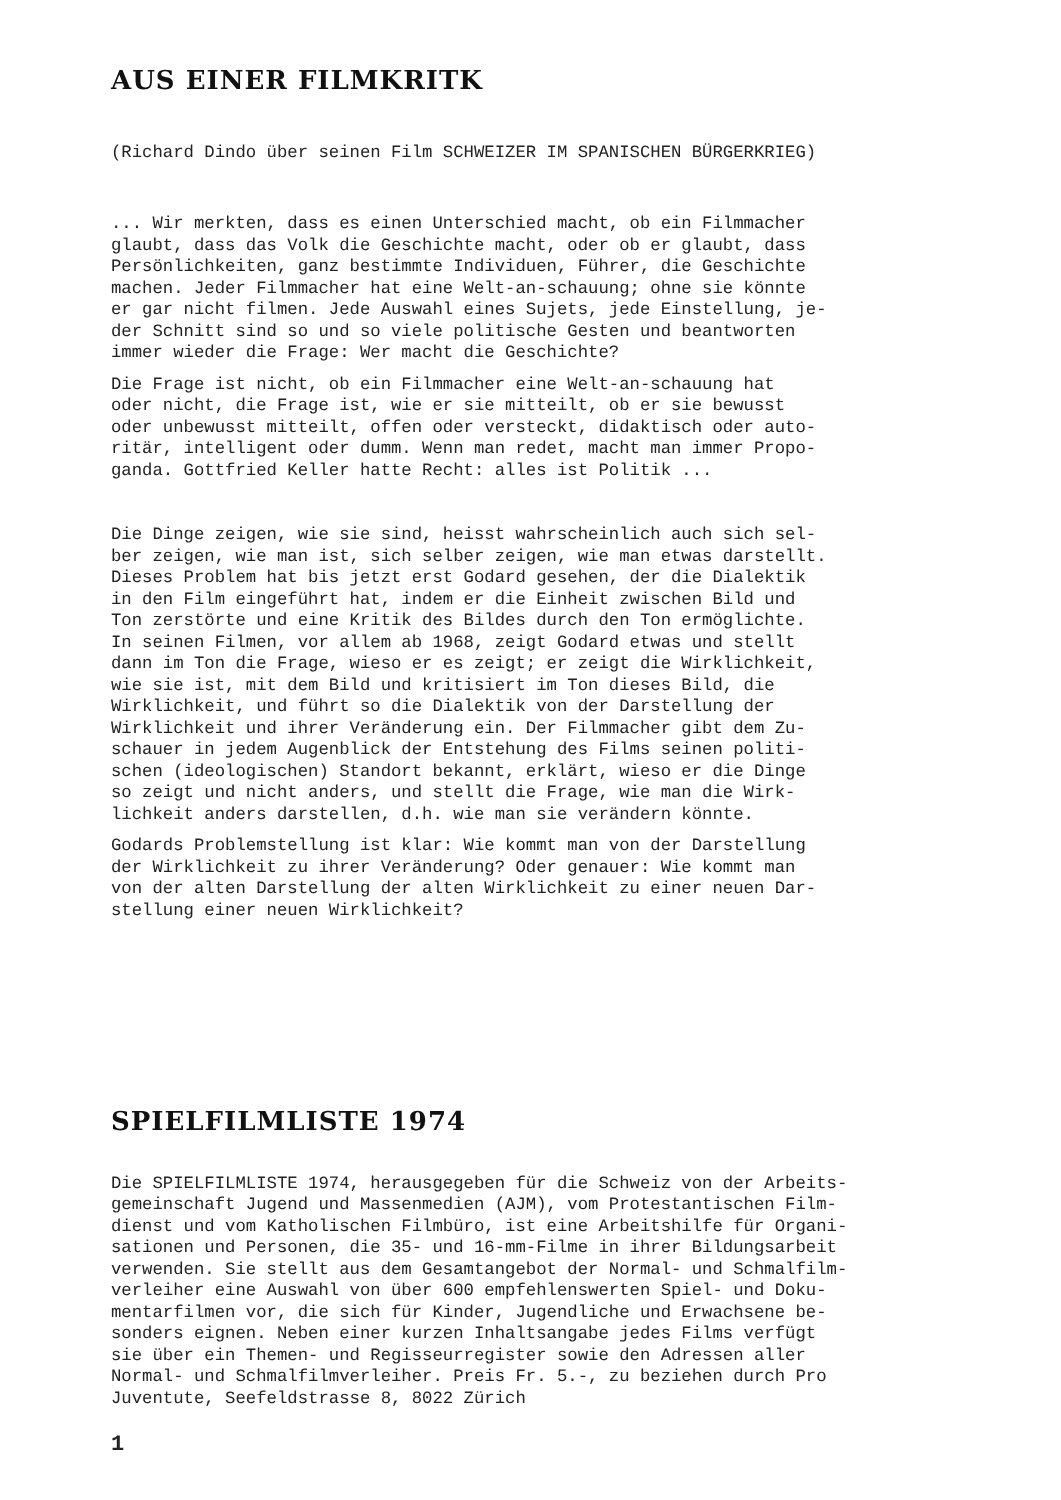AUS EINER FILMKRITK
(Richard Dindo über seinen Film SCHWEIZER IM SPANISCHEN BÜRGERKRIEG)
... Wir merkten, dass es einen Unterschied macht, ob ein Filmmacher glaubt, dass das Volk die Geschichte macht, oder ob er glaubt, dass Persönlichkeiten, ganz bestimmte Individuen, Führer, die Geschichte machen. Jeder Filmmacher hat eine Welt-an-schauung; ohne sie könnte er gar nicht filmen. Jede Auswahl eines Sujets, jede Einstellung, je- der Schnitt sind so und so viele politische Gesten und beantworten immer wieder die Frage: Wer macht die Geschichte?
Die Frage ist nicht, ob ein Filmmacher eine Welt-an-schauung hat oder nicht, die Frage ist, wie er sie mitteilt, ob er sie bewusst oder unbewusst mitteilt, offen oder versteckt, didaktisch oder auto- ritär, intelligent oder dumm. Wenn man redet, macht man immer Propo- ganda. Gottfried Keller hatte Recht: alles ist Politik ...
Die Dinge zeigen, wie sie sind, heisst wahrscheinlich auch sich sel- ber zeigen, wie man ist, sich selber zeigen, wie man etwas darstellt. Dieses Problem hat bis jetzt erst Godard gesehen, der die Dialektik in den Film eingeführt hat, indem er die Einheit zwischen Bild und Ton zerstörte und eine Kritik des Bildes durch den Ton ermöglichte. In seinen Filmen, vor allem ab 1968, zeigt Godard etwas und stellt dann im Ton die Frage, wieso er es zeigt; er zeigt die Wirklichkeit, wie sie ist, mit dem Bild und kritisiert im Ton dieses Bild, die Wirklichkeit, und führt so die Dialektik von der Darstellung der Wirklichkeit und ihrer Veränderung ein. Der Filmmacher gibt dem Zu- schauer in jedem Augenblick der Entstehung des Films seinen politi- schen (ideologischen) Standort bekannt, erklärt, wieso er die Dinge so zeigt und nicht anders, und stellt die Frage, wie man die Wirk- lichkeit anders darstellen, d.h. wie man sie verändern könnte.
Godards Problemstellung ist klar: Wie kommt man von der Darstellung der Wirklichkeit zu ihrer Veränderung? Oder genauer: Wie kommt man von der alten Darstellung der alten Wirklichkeit zu einer neuen Dar- stellung einer neuen Wirklichkeit?
SPIELFILMLISTE 1974
Die SPIELFILMLISTE 1974, herausgegeben für die Schweiz von der Arbeits- gemeinschaft Jugend und Massenmedien (AJM), vom Protestantischen Film- dienst und vom Katholischen Filmbüro, ist eine Arbeitshilfe für Organi- sationen und Personen, die 35- und 16-mm-Filme in ihrer Bildungsarbeit verwenden. Sie stellt aus dem Gesamtangebot der Normal- und Schmalfilm- verleiher eine Auswahl von über 600 empfehlenswerten Spiel- und Doku- mentarfilmen vor, die sich für Kinder, Jugendliche und Erwachsene be- sonders eignen. Neben einer kurzen Inhaltsangabe jedes Films verfügt sie über ein Themen- und Regisseurregister sowie den Adressen aller Normal- und Schmalfilmverleiher. Preis Fr. 5.-, zu beziehen durch Pro Juventute, Seefeldstrasse 8, 8022 Zürich
1